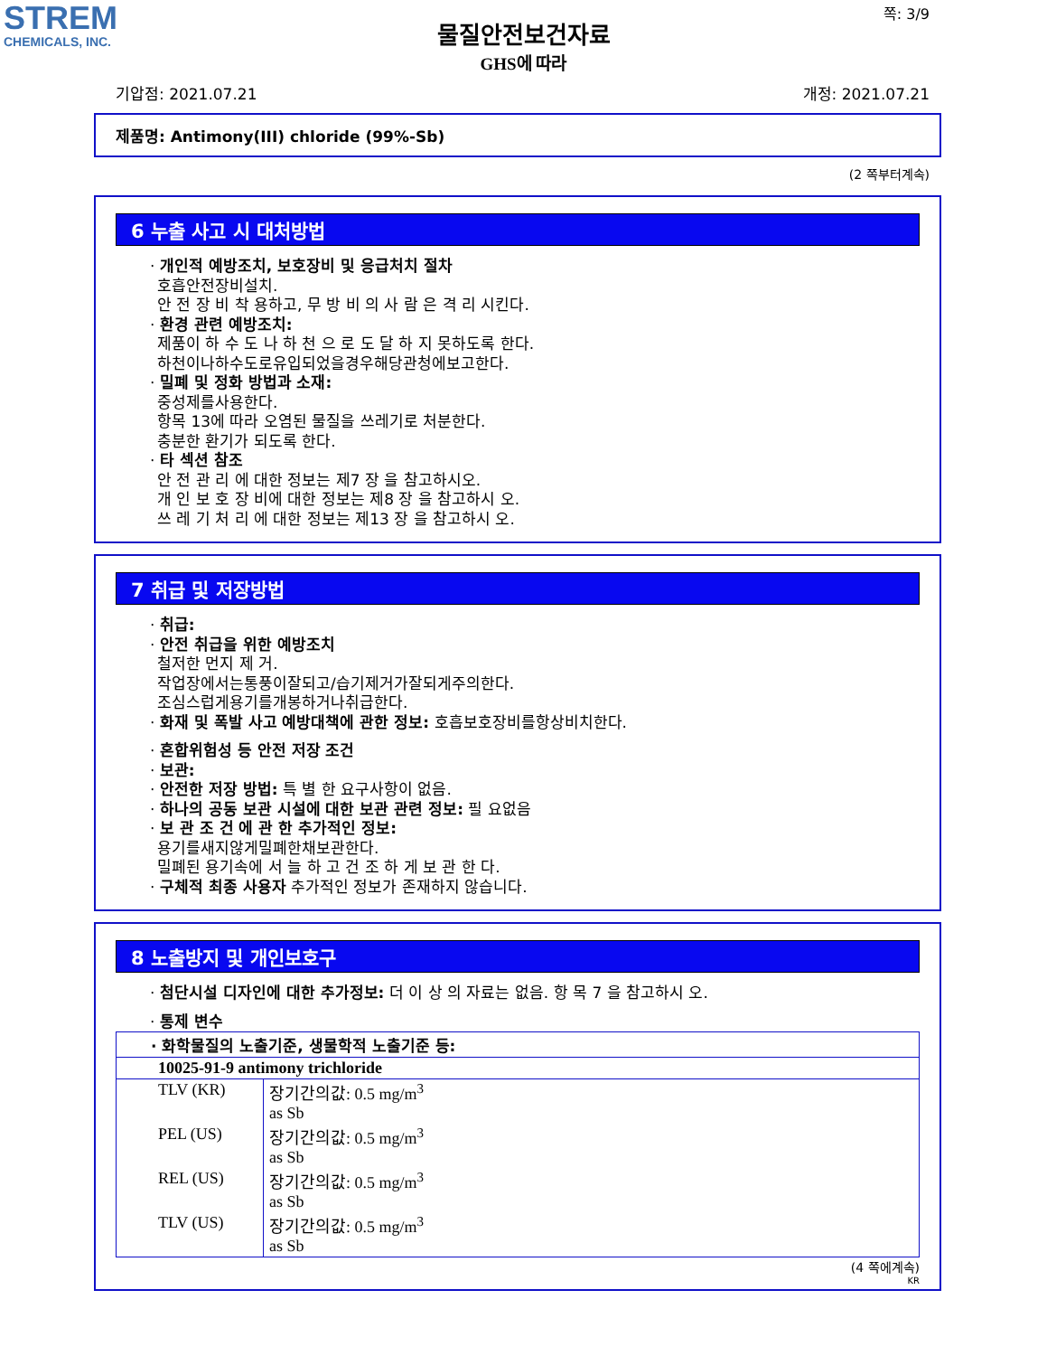STREM
CHEMICALS, INC.
쪽: 3/9
물질안전보건자료
GHS에 따라
기압점: 2021.07.21 개정: 2021.07.21
제품명: Antimony(III) chloride (99%-Sb)
(2 쪽부터계속)
6 누출 사고 시 대처방법
· 개인적 예방조치, 보호장비 및 응급처치 절차
호흡안전장비설치.
안 전 장 비 착 용하고, 무 방 비 의 사 람 은 격 리 시킨다.
· 환경 관련 예방조치:
제품이 하 수 도 나 하 천 으 로 도 달 하 지 못하도록 한다.
하천이나하수도로유입되었을경우해당관청에보고한다.
· 밀폐 및 정화 방법과 소재:
중성제를사용한다.
항목 13에 따라 오염된 물질을 쓰레기로 처분한다.
충분한 환기가 되도록 한다.
· 타 섹션 참조
안 전 관 리 에 대한 정보는 제7 장 을 참고하시오.
개 인 보 호 장 비에 대한 정보는 제8 장 을 참고하시 오.
쓰 레 기 처 리 에 대한 정보는 제13 장 을 참고하시 오.
7 취급 및 저장방법
· 취급:
· 안전 취급을 위한 예방조치
철저한 먼지 제 거.
작업장에서는통풍이잘되고/습기제거가잘되게주의한다.
조심스럽게용기를개봉하거나취급한다.
· 화재 및 폭발 사고 예방대책에 관한 정보: 호흡보호장비를항상비치한다.
· 혼합위험성 등 안전 저장 조건
· 보관:
· 안전한 저장 방법: 특 별 한 요구사항이 없음.
· 하나의 공동 보관 시설에 대한 보관 관련 정보: 필 요없음
· 보 관 조 건 에 관 한 추가적인 정보:
용기를새지않게밀폐한채보관한다.
밀폐된 용기속에 서 늘 하 고 건 조 하 게 보 관 한 다.
· 구체적 최종 사용자 추가적인 정보가 존재하지 않습니다.
8 노출방지 및 개인보호구
· 첨단시설 디자인에 대한 추가정보: 더 이 상 의 자료는 없음. 항 목 7 을 참고하시 오.
· 통제 변수
| · 화학물질의 노출기준, 생물학적 노출기준 등: | |
| 10025-91-9 antimony trichloride | |
| TLV (KR) | 장기간의값: 0.5 mg/m<sup>3</sup> as Sb |
| PEL (US) | 장기간의값: 0.5 mg/m<sup>3</sup> as Sb |
| REL (US) | 장기간의값: 0.5 mg/m<sup>3</sup> as Sb |
| TLV (US) | 장기간의값: 0.5 mg/m<sup>3</sup> as Sb |
(4 쪽에계속)
KR